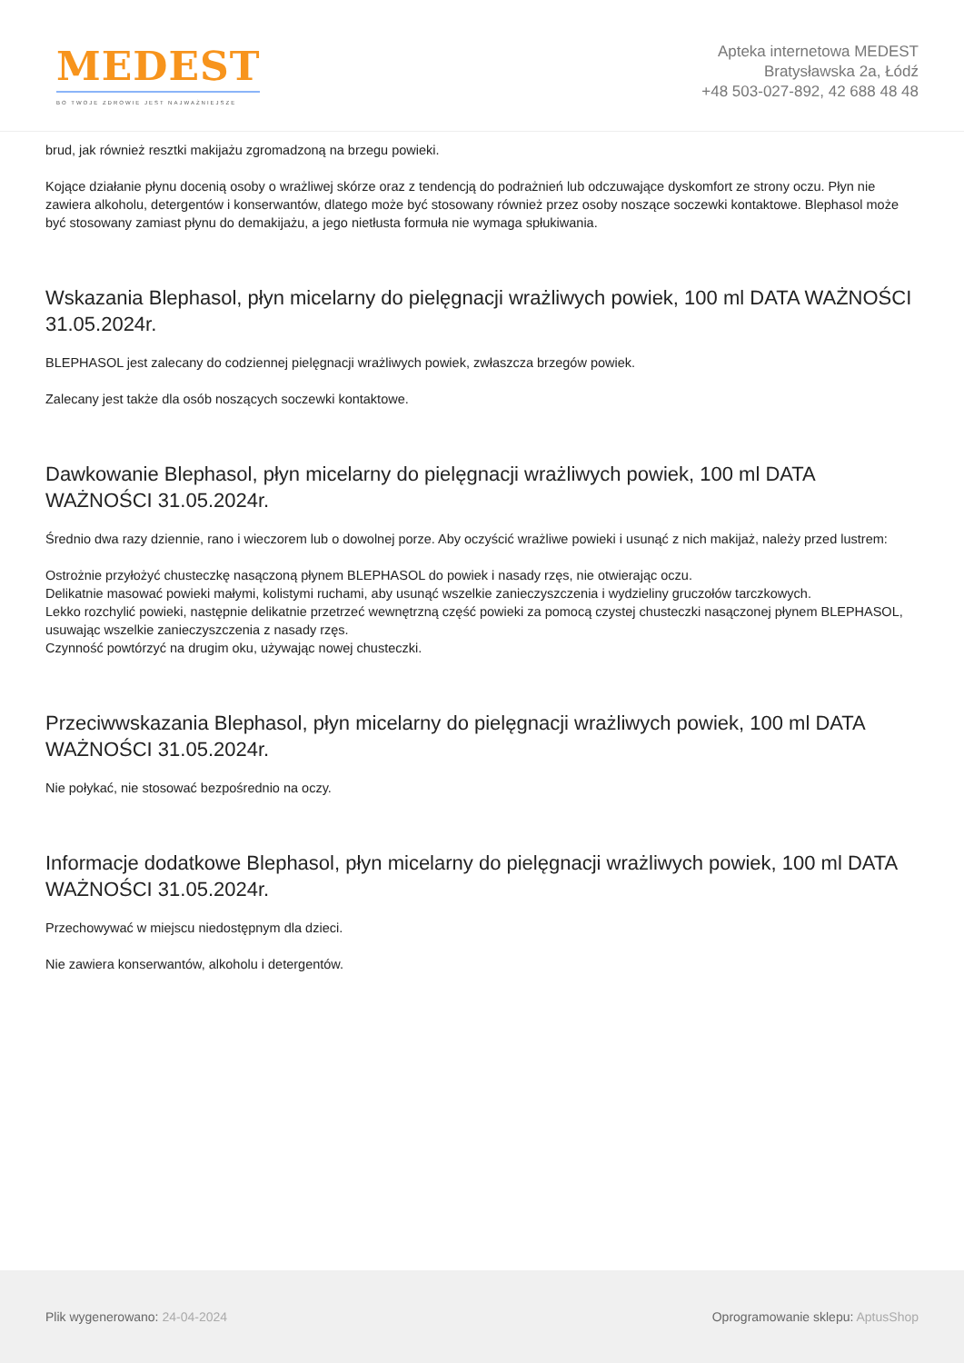MEDEST
BO TWOJE ZDROWIE JEST NAJWAŻNIEJSZE
Apteka internetowa MEDEST
Bratysławska 2a, Łódź
+48 503-027-892, 42 688 48 48
brud, jak również resztki makijażu zgromadzoną na brzegu powieki.
Kojące działanie płynu docenią osoby o wrażliwej skórze oraz z tendencją do podrażnień lub odczuwające dyskomfort ze strony oczu. Płyn nie zawiera alkoholu, detergentów i konserwantów, dlatego może być stosowany również przez osoby noszące soczewki kontaktowe. Blephasol może być stosowany zamiast płynu do demakijażu, a jego nietłusta formuła nie wymaga spłukiwania.
Wskazania Blephasol, płyn micelarny do pielęgnacji wrażliwych powiek, 100 ml DATA WAŻNOŚCI 31.05.2024r.
BLEPHASOL jest zalecany do codziennej pielęgnacji wrażliwych powiek, zwłaszcza brzegów powiek.
Zalecany jest także dla osób noszących soczewki kontaktowe.
Dawkowanie Blephasol, płyn micelarny do pielęgnacji wrażliwych powiek, 100 ml DATA WAŻNOŚCI 31.05.2024r.
Średnio dwa razy dziennie, rano i wieczorem lub o dowolnej porze. Aby oczyścić wrażliwe powieki i usunąć z nich makijaż, należy przed lustrem:
Ostrożnie przyłożyć chusteczkę nasączoną płynem BLEPHASOL do powiek i nasady rzęs, nie otwierając oczu.
Delikatnie masować powieki małymi, kolistymi ruchami, aby usunąć wszelkie zanieczyszczenia i wydzieliny gruczołów tarczkowych.
Lekko rozchylić powieki, następnie delikatnie przetrzeć wewnętrzną część powieki za pomocą czystej chusteczki nasączonej płynem BLEPHASOL, usuwając wszelkie zanieczyszczenia z nasady rzęs.
Czynność powtórzyć na drugim oku, używając nowej chusteczki.
Przeciwwskazania Blephasol, płyn micelarny do pielęgnacji wrażliwych powiek, 100 ml DATA WAŻNOŚCI 31.05.2024r.
Nie połykać, nie stosować bezpośrednio na oczy.
Informacje dodatkowe Blephasol, płyn micelarny do pielęgnacji wrażliwych powiek, 100 ml DATA WAŻNOŚCI 31.05.2024r.
Przechowywać w miejscu niedostępnym dla dzieci.
Nie zawiera konserwantów, alkoholu i detergentów.
Plik wygenerowano: 24-04-2024
Oprogramowanie sklepu: AptusShop